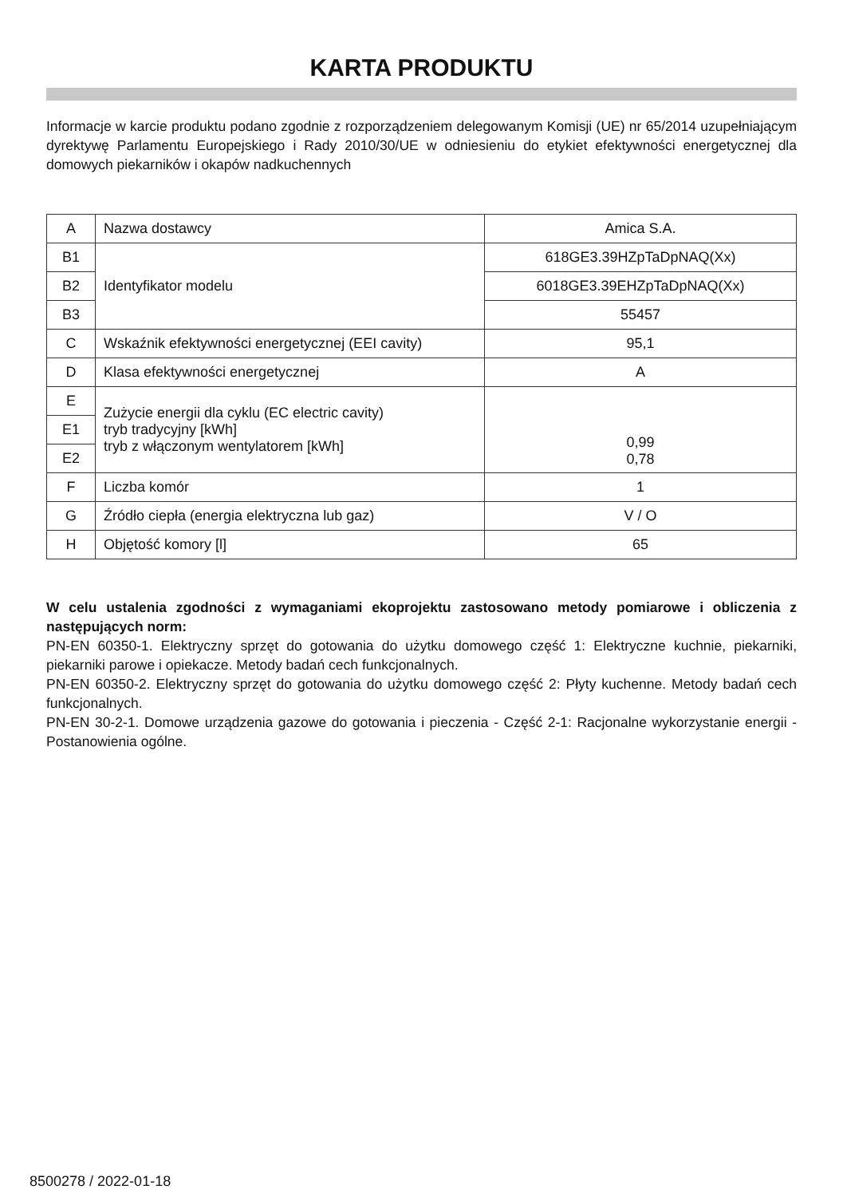KARTA PRODUKTU
Informacje w karcie produktu podano zgodnie z rozporządzeniem delegowanym Komisji (UE) nr 65/2014 uzupełniającym dyrektywę Parlamentu Europejskiego i Rady 2010/30/UE w odniesieniu do etykiet efektywności energetycznej dla domowych piekarników i okapów nadkuchennych
| A | Nazwa dostawcy | Amica S.A. |
| B1 | Identyfikator modelu | 618GE3.39HZpTaDpNAQ(Xx) |
| B2 | | 6018GE3.39EHZpTaDpNAQ(Xx) |
| B3 | | 55457 |
| C | Wskaźnik efektywności energetycznej (EEI cavity) | 95,1 |
| D | Klasa efektywności energetycznej | A |
| E | Zużycie energii dla cyklu (EC electric cavity) tryb tradycyjny [kWh] tryb z włączonym wentylatorem [kWh] | 0,99 0,78 |
| E1 | | |
| E2 | | |
| F | Liczba komór | 1 |
| G | Źródło ciepła (energia elektryczna lub gaz) | V / O |
| H | Objętość komory [l] | 65 |
W celu ustalenia zgodności z wymaganiami ekoprojektu zastosowano metody pomiarowe i obliczenia z następujących norm:
PN-EN 60350-1. Elektryczny sprzęt do gotowania do użytku domowego część 1: Elektryczne kuchnie, piekarniki, piekarniki parowe i opiekacze. Metody badań cech funkcjonalnych.
PN-EN 60350-2. Elektryczny sprzęt do gotowania do użytku domowego część 2: Płyty kuchenne. Metody badań cech funkcjonalnych.
PN-EN 30-2-1. Domowe urządzenia gazowe do gotowania i pieczenia - Część 2-1: Racjonalne wykorzystanie energii - Postanowienia ogólne.
8500278 / 2022-01-18